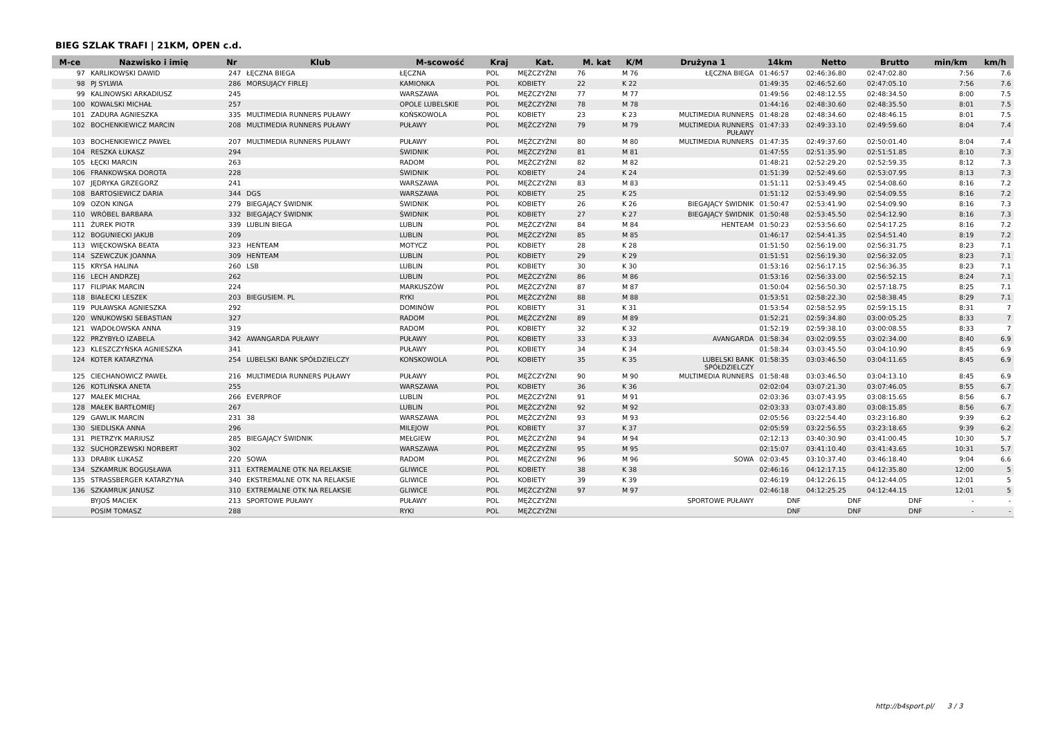BIEG SZLAK TRAFI | 21KM, OPEN c.d.
| M-ce | Nazwisko i imię | Nr | Klub | M-scowość | Kraj | Kat. | M. kat | K/M | Drużyna 1 | 14km | Netto | Brutto | min/km | km/h |
| --- | --- | --- | --- | --- | --- | --- | --- | --- | --- | --- | --- | --- | --- | --- |
| 97 | KARLIKOWSKI DAWID | 247 | ŁĘCZNA BIEGA | ŁĘCZNA | POL | MĘŻCZYŹNI | 76 | M 76 | ŁĘCZNA BIEGA | 01:46:57 | 02:46:36.80 | 02:47:02.80 | 7:56 | 7.6 |
| 98 | PJ SYLWIA | 286 | MORSUJĄCY FIRLEJ | KAMIONKA | POL | KOBIETY | 22 | K 22 | | 01:49:35 | 02:46:52.60 | 02:47:05.10 | 7:56 | 7.6 |
| 99 | KALINOWSKI ARKADIUSZ | 245 | | WARSZAWA | POL | MĘŻCZYŹNI | 77 | M 77 | | 01:49:56 | 02:48:12.55 | 02:48:34.50 | 8:00 | 7.5 |
| 100 | KOWALSKI MICHAŁ | 257 | | OPOLE LUBELSKIE | POL | MĘŻCZYŹNI | 78 | M 78 | | 01:44:16 | 02:48:30.60 | 02:48:35.50 | 8:01 | 7.5 |
| 101 | ZADURA AGNIESZKA | 335 | MULTIMEDIA RUNNERS PUŁAWY | KOŃSKOWOLA | POL | KOBIETY | 23 | K 23 | MULTIMEDIA RUNNERS | 01:48:28 | 02:48:34.60 | 02:48:46.15 | 8:01 | 7.5 |
| 102 | BOCHENKIEWICZ MARCIN | 208 | MULTIMEDIA RUNNERS PUŁAWY | PUŁAWY | POL | MĘŻCZYŹNI | 79 | M 79 | MULTIMEDIA RUNNERS PUŁAWY | 01:47:33 | 02:49:33.10 | 02:49:59.60 | 8:04 | 7.4 |
| 103 | BOCHENKIEWICZ PAWEŁ | 207 | MULTIMEDIA RUNNERS PUŁAWY | PUŁAWY | POL | MĘŻCZYŹNI | 80 | M 80 | MULTIMEDIA RUNNERS | 01:47:35 | 02:49:37.60 | 02:50:01.40 | 8:04 | 7.4 |
| 104 | RESZKA ŁUKASZ | 294 | | ŚWIDNIK | POL | MĘŻCZYŹNI | 81 | M 81 | | 01:47:55 | 02:51:35.90 | 02:51:51.85 | 8:10 | 7.3 |
| 105 | ŁĘCKI MARCIN | 263 | | RADOM | POL | MĘŻCZYŹNI | 82 | M 82 | | 01:48:21 | 02:52:29.20 | 02:52:59.35 | 8:12 | 7.3 |
| 106 | FRANKOWSKA DOROTA | 228 | | ŚWIDNIK | POL | KOBIETY | 24 | K 24 | | 01:51:39 | 02:52:49.60 | 02:53:07.95 | 8:13 | 7.3 |
| 107 | JĘDRYKA GRZEGORZ | 241 | | WARSZAWA | POL | MĘŻCZYŹNI | 83 | M 83 | | 01:51:11 | 02:53:49.45 | 02:54:08.60 | 8:16 | 7.2 |
| 108 | BARTOSIEWICZ DARIA | 344 | DGS | WARSZAWA | POL | KOBIETY | 25 | K 25 | | 01:51:12 | 02:53:49.90 | 02:54:09.55 | 8:16 | 7.2 |
| 109 | OZON KINGA | 279 | BIEGAJĄCY ŚWIDNIK | ŚWIDNIK | POL | KOBIETY | 26 | K 26 | BIEGAJĄCY ŚWIDNIK | 01:50:47 | 02:53:41.90 | 02:54:09.90 | 8:16 | 7.3 |
| 110 | WRÓBEL BARBARA | 332 | BIEGAJĄCY ŚWIDNIK | ŚWIDNIK | POL | KOBIETY | 27 | K 27 | BIEGAJĄCY ŚWIDNIK | 01:50:48 | 02:53:45.50 | 02:54:12.90 | 8:16 | 7.3 |
| 111 | ŻUREK PIOTR | 339 | LUBLIN BIEGA | LUBLIN | POL | MĘŻCZYŹNI | 84 | M 84 | HENTEAM | 01:50:23 | 02:53:56.60 | 02:54:17.25 | 8:16 | 7.2 |
| 112 | BOGUNIECKI JAKUB | 209 | | LUBLIN | POL | MĘŻCZYŹNI | 85 | M 85 | | 01:46:17 | 02:54:41.35 | 02:54:51.40 | 8:19 | 7.2 |
| 113 | WIĘCKOWSKA BEATA | 323 | HEŃTEAM | MOTYCZ | POL | KOBIETY | 28 | K 28 | | 01:51:50 | 02:56:19.00 | 02:56:31.75 | 8:23 | 7.1 |
| 114 | SZEWCZUK JOANNA | 309 | HEŃTEAM | LUBLIN | POL | KOBIETY | 29 | K 29 | | 01:51:51 | 02:56:19.30 | 02:56:32.05 | 8:23 | 7.1 |
| 115 | KRYSA HALINA | 260 | LSB | LUBLIN | POL | KOBIETY | 30 | K 30 | | 01:53:16 | 02:56:17.15 | 02:56:36.35 | 8:23 | 7.1 |
| 116 | LECH ANDRZEJ | 262 | | LUBLIN | POL | MĘŻCZYŹNI | 86 | M 86 | | 01:53:16 | 02:56:33.00 | 02:56:52.15 | 8:24 | 7.1 |
| 117 | FILIPIAK MARCIN | 224 | | MARKUSZÓW | POL | MĘŻCZYŹNI | 87 | M 87 | | 01:50:04 | 02:56:50.30 | 02:57:18.75 | 8:25 | 7.1 |
| 118 | BIAŁECKI LESZEK | 203 | BIEGUSIEM. PL | RYKI | POL | MĘŻCZYŹNI | 88 | M 88 | | 01:53:51 | 02:58:22.30 | 02:58:38.45 | 8:29 | 7.1 |
| 119 | PUŁAWSKA AGNIESZKA | 292 | | DOMINÓW | POL | KOBIETY | 31 | K 31 | | 01:53:54 | 02:58:52.95 | 02:59:15.15 | 8:31 | 7 |
| 120 | WNUKOWSKI SEBASTIAN | 327 | | RADOM | POL | MĘŻCZYŹNI | 89 | M 89 | | 01:52:21 | 02:59:34.80 | 03:00:05.25 | 8:33 | 7 |
| 121 | WĄDOŁOWSKA ANNA | 319 | | RADOM | POL | KOBIETY | 32 | K 32 | | 01:52:19 | 02:59:38.10 | 03:00:08.55 | 8:33 | 7 |
| 122 | PRZYBYŁO IZABELA | 342 | AWANGARDA PUŁAWY | PUŁAWY | POL | KOBIETY | 33 | K 33 | AVANGARDA | 01:58:34 | 03:02:09.55 | 03:02:34.00 | 8:40 | 6.9 |
| 123 | KLESZCZYŃSKA AGNIESZKA | 341 | | PUŁAWY | POL | KOBIETY | 34 | K 34 | | 01:58:34 | 03:03:45.50 | 03:04:10.90 | 8:45 | 6.9 |
| 124 | KOTER KATARZYNA | 254 | LUBELSKI BANK SPÓŁDZIELCZY | KONSKOWOLA | POL | KOBIETY | 35 | K 35 | LUBELSKI BANK SPÓŁDZIELCZY | 01:58:35 | 03:03:46.50 | 03:04:11.65 | 8:45 | 6.9 |
| 125 | CIECHANOWICZ PAWEŁ | 216 | MULTIMEDIA RUNNERS PUŁAWY | PUŁAWY | POL | MĘŻCZYŹNI | 90 | M 90 | MULTIMEDIA RUNNERS | 01:58:48 | 03:03:46.50 | 03:04:13.10 | 8:45 | 6.9 |
| 126 | KOTLIŃSKA ANETA | 255 | | WARSZAWA | POL | KOBIETY | 36 | K 36 | | 02:02:04 | 03:07:21.30 | 03:07:46.05 | 8:55 | 6.7 |
| 127 | MAŁEK MICHAŁ | 266 | EVERPROF | LUBLIN | POL | MĘŻCZYŹNI | 91 | M 91 | | 02:03:36 | 03:07:43.95 | 03:08:15.65 | 8:56 | 6.7 |
| 128 | MAŁEK BARTŁOMIEJ | 267 | | LUBLIN | POL | MĘŻCZYŹNI | 92 | M 92 | | 02:03:33 | 03:07:43.80 | 03:08:15.85 | 8:56 | 6.7 |
| 129 | GAWLIK MARCIN | 231 | 38 | WARSZAWA | POL | MĘŻCZYŹNI | 93 | M 93 | | 02:05:56 | 03:22:54.40 | 03:23:16.80 | 9:39 | 6.2 |
| 130 | SIEDLISKA ANNA | 296 | | MILEJOW | POL | KOBIETY | 37 | K 37 | | 02:05:59 | 03:22:56.55 | 03:23:18.65 | 9:39 | 6.2 |
| 131 | PIETRZYK MARIUSZ | 285 | BIEGAJĄCY ŚWIDNIK | MEŁGIEW | POL | MĘŻCZYŹNI | 94 | M 94 | | 02:12:13 | 03:40:30.90 | 03:41:00.45 | 10:30 | 5.7 |
| 132 | SUCHORZEWSKI NORBERT | 302 | | WARSZAWA | POL | MĘŻCZYŹNI | 95 | M 95 | | 02:15:07 | 03:41:10.40 | 03:41:43.65 | 10:31 | 5.7 |
| 133 | DRABIK ŁUKASZ | 220 | SOWA | RADOM | POL | MĘŻCZYŹNI | 96 | M 96 | SOWA | 02:03:45 | 03:10:37.40 | 03:46:18.40 | 9:04 | 6.6 |
| 134 | SZKAMRUK BOGUSŁAWA | 311 | EXTREMALNE OTK NA RELAKSIE | GLIWICE | POL | KOBIETY | 38 | K 38 | | 02:46:16 | 04:12:17.15 | 04:12:35.80 | 12:00 | 5 |
| 135 | STRASSBERGER KATARZYNA | 340 | EKSTREMALNE OTK NA RELAKSIE | GLIWICE | POL | KOBIETY | 39 | K 39 | | 02:46:19 | 04:12:26.15 | 04:12:44.05 | 12:01 | 5 |
| 136 | SZKAMRUK JANUSZ | 310 | EXTREMALNE OTK NA RELAKSIE | GLIWICE | POL | MĘŻCZYŹNI | 97 | M 97 | | 02:46:18 | 04:12:25.25 | 04:12:44.15 | 12:01 | 5 |
| | BYJOŚ MACIEK | 213 | SPORTOWE PUŁAWY | PUŁAWY | POL | MĘŻCZYŹNI | | | SPORTOWE PUŁAWY | DNF | DNF | DNF | - | - |
| | POSIM TOMASZ | 288 | | RYKI | POL | MĘŻCZYŹNI | | | | DNF | DNF | DNF | - | - |
http://b4sport.pl/ 3 / 3